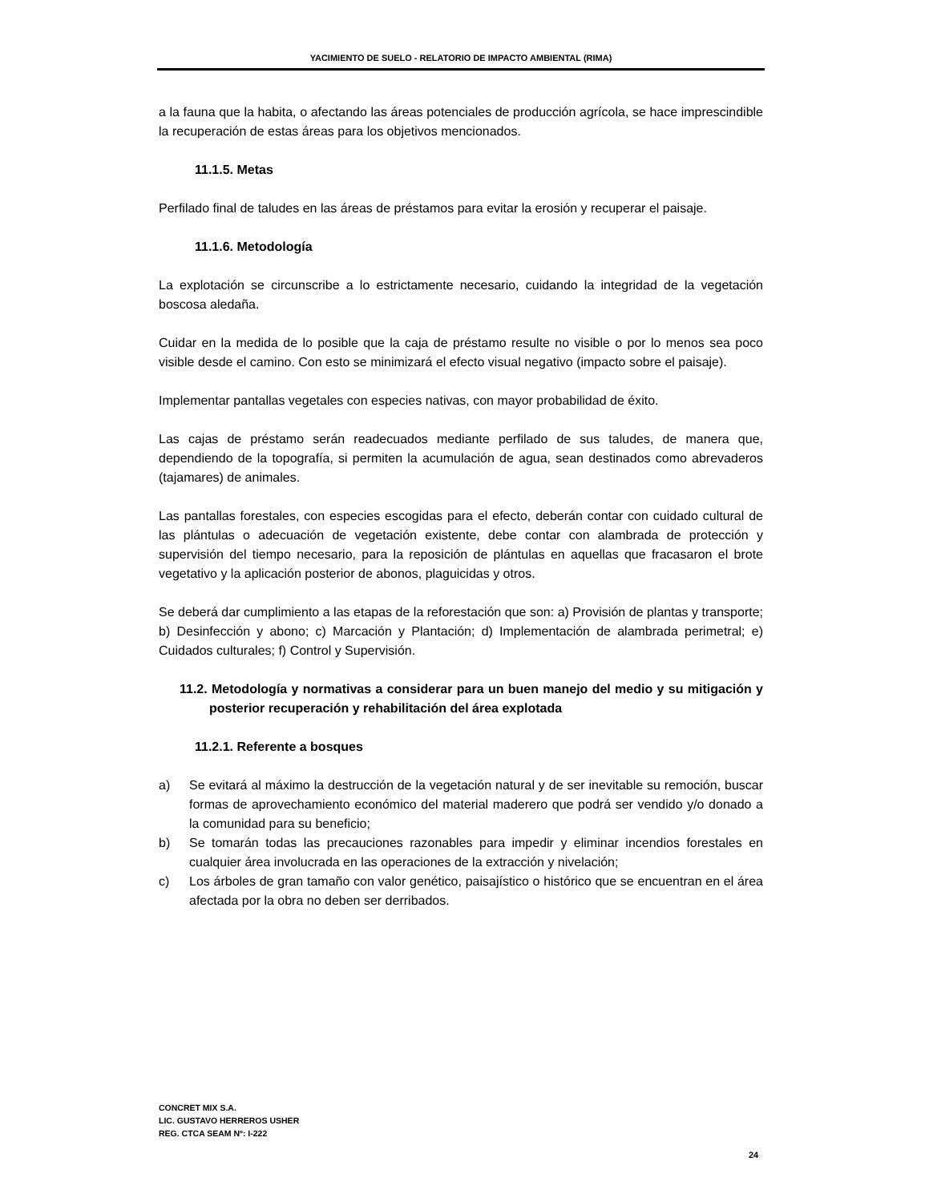YACIMIENTO DE SUELO - RELATORIO DE IMPACTO AMBIENTAL (RIMA)
a la fauna que la habita, o afectando las áreas potenciales de producción agrícola, se hace imprescindible la recuperación de estas áreas para los objetivos mencionados.
11.1.5. Metas
Perfilado final de taludes en las áreas de préstamos para evitar la erosión y recuperar el paisaje.
11.1.6. Metodología
La explotación se circunscribe a lo estrictamente necesario, cuidando la integridad de la vegetación boscosa aledaña.
Cuidar en la medida de lo posible que la caja de préstamo resulte no visible o por lo menos sea poco visible desde el camino. Con esto se minimizará el efecto visual negativo (impacto sobre el paisaje).
Implementar pantallas vegetales con especies nativas, con mayor probabilidad de éxito.
Las cajas de préstamo serán readecuados mediante perfilado de sus taludes, de manera que, dependiendo de la topografía, si permiten la acumulación de agua, sean destinados como abrevaderos (tajamares) de animales.
Las pantallas forestales, con especies escogidas para el efecto, deberán contar con cuidado cultural de las plántulas o adecuación de vegetación existente, debe contar con alambrada de protección y supervisión del tiempo necesario, para la reposición de plántulas en aquellas que fracasaron el brote vegetativo y la aplicación posterior de abonos, plaguicidas y otros.
Se deberá dar cumplimiento a las etapas de la reforestación que son: a) Provisión de plantas y transporte; b) Desinfección y abono; c) Marcación y Plantación; d) Implementación de alambrada perimetral; e) Cuidados culturales; f) Control y Supervisión.
11.2. Metodología y normativas a considerar para un buen manejo del medio y su mitigación y posterior recuperación y rehabilitación del área explotada
11.2.1. Referente a bosques
a) Se evitará al máximo la destrucción de la vegetación natural y de ser inevitable su remoción, buscar formas de aprovechamiento económico del material maderero que podrá ser vendido y/o donado a la comunidad para su beneficio;
b) Se tomarán todas las precauciones razonables para impedir y eliminar incendios forestales en cualquier área involucrada en las operaciones de la extracción y nivelación;
c) Los árboles de gran tamaño con valor genético, paisajístico o histórico que se encuentran en el área afectada por la obra no deben ser derribados.
CONCRET MIX S.A.
LIC. GUSTAVO HERREROS USHER
REG. CTCA SEAM Nº: I-222
24